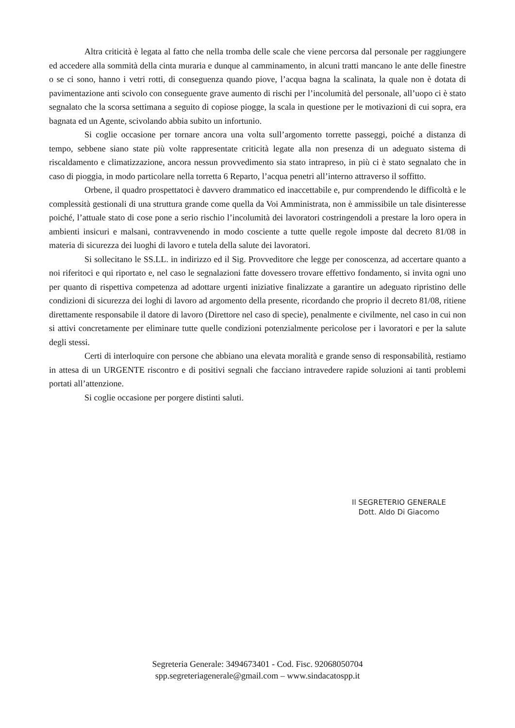Altra criticità è legata al fatto che nella tromba delle scale che viene percorsa dal personale per raggiungere ed accedere alla sommità della cinta muraria e dunque al camminamento, in alcuni tratti mancano le ante delle finestre o se ci sono, hanno i vetri rotti, di conseguenza quando piove, l’acqua bagna la scalinata, la quale non è dotata di pavimentazione anti scivolo con conseguente grave aumento di rischi per l’incolumità del personale, all’uopo ci è stato segnalato che la scorsa settimana a seguito di copiose piogge, la scala in questione per le motivazioni di cui sopra, era bagnata ed un Agente, scivolando abbia subito un infortunio.
Si coglie occasione per tornare ancora una volta sull’argomento torrette passeggi, poiché a distanza di tempo, sebbene siano state più volte rappresentate criticità legate alla non presenza di un adeguato sistema di riscaldamento e climatizzazione, ancora nessun provvedimento sia stato intrapreso, in più ci è stato segnalato che in caso di pioggia, in modo particolare nella torretta 6 Reparto, l’acqua penetri all’interno attraverso il soffitto.
Orbene, il quadro prospettatoci è davvero drammatico ed inaccettabile e, pur comprendendo le difficoltà e le complessità gestionali di una struttura grande come quella da Voi Amministrata, non è ammissibile un tale disinteresse poiché, l’attuale stato di cose pone a serio rischio l’incolumità dei lavoratori costringendoli a prestare la loro opera in ambienti insicuri e malsani, contravvenendo in modo cosciente a tutte quelle regole imposte dal decreto 81/08 in materia di sicurezza dei luoghi di lavoro e tutela della salute dei lavoratori.
Si sollecitano le SS.LL. in indirizzo ed il Sig. Provveditore che legge per conoscenza, ad accertare quanto a noi riferitoci e qui riportato e, nel caso le segnalazioni fatte dovessero trovare effettivo fondamento, si invita ogni uno per quanto di rispettiva competenza ad adottare urgenti iniziative finalizzate a garantire un adeguato ripristino delle condizioni di sicurezza dei loghi di lavoro ad argomento della presente, ricordando che proprio il decreto 81/08, ritiene direttamente responsabile il datore di lavoro (Direttore nel caso di specie), penalmente e civilmente, nel caso in cui non si attivi concretamente per eliminare tutte quelle condizioni potenzialmente pericolose per i lavoratori e per la salute degli stessi.
Certi di interloquire con persone che abbiano una elevata moralità e grande senso di responsabilità, restiamo in attesa di un URGENTE riscontro e di positivi segnali che facciano intravedere rapide soluzioni ai tanti problemi portati all’attenzione.
Si coglie occasione per porgere distinti saluti.
Il SEGRETERIO GENERALE
Dott. Aldo Di Giacomo
Segreteria Generale: 3494673401 - Cod. Fisc. 92068050704
spp.segreteriagenerale@gmail.com – www.sindacatospp.it